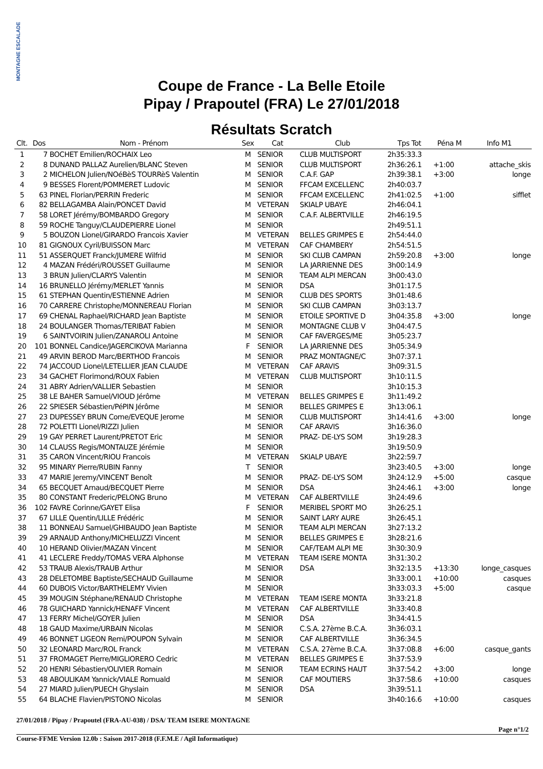MONTAGNE ESCALADE
Coupe de France - La Belle Etoile
Pipay / Prapoutel (FRA) Le 27/01/2018
Résultats Scratch
| Clt. | Dos | Nom - Prénom | Sex | Cat | Club | Tps Tot | Péna M | Info M1 |
| --- | --- | --- | --- | --- | --- | --- | --- | --- |
| 1 | 7 | BOCHET Emilien/ROCHAIX Leo | M | SENIOR | CLUB MULTISPORT | 2h35:33.3 | | |
| 2 | 8 | DUNAND PALLAZ Aurelien/BLANC Steven | M | SENIOR | CLUB MULTISPORT | 2h36:26.1 | +1:00 | attache_skis |
| 3 | 2 | MICHELON Julien/NOéBèS TOURRèS Valentin | M | SENIOR | C.A.F. GAP | 2h39:38.1 | +3:00 | longe |
| 4 | 9 | BESSES Florent/POMMERET Ludovic | M | SENIOR | FFCAM EXCELLENC | 2h40:03.7 | | |
| 5 | 63 | PINEL Florian/PERRIN Frederic | M | SENIOR | FFCAM EXCELLENC | 2h41:02.5 | +1:00 | sifflet |
| 6 | 82 | BELLAGAMBA Alain/PONCET David | M | VETERAN | SKIALP UBAYE | 2h46:04.1 | | |
| 7 | 58 | LORET Jérémy/BOMBARDO Gregory | M | SENIOR | C.A.F. ALBERTVILLE | 2h46:19.5 | | |
| 8 | 59 | ROCHE Tanguy/CLAUDEPIERRE Lionel | M | SENIOR | | 2h49:51.1 | | |
| 9 | 5 | BOUZON Lionel/GIRARDO Francois Xavier | M | VETERAN | BELLES GRIMPES E | 2h54:44.0 | | |
| 10 | 81 | GIGNOUX Cyril/BUISSON Marc | M | VETERAN | CAF CHAMBERY | 2h54:51.5 | | |
| 11 | 51 | ASSERQUET Franck/JUMERE Wilfrid | M | SENIOR | SKI CLUB CAMPAN | 2h59:20.8 | +3:00 | longe |
| 12 | 4 | MAZAN Frédéri/ROUSSET Guillaume | M | SENIOR | LA JARRIENNE DES | 3h00:14.9 | | |
| 13 | 3 | BRUN Julien/CLARYS Valentin | M | SENIOR | TEAM ALPI MERCAN | 3h00:43.0 | | |
| 14 | 16 | BRUNELLO Jérémy/MERLET Yannis | M | SENIOR | DSA | 3h01:17.5 | | |
| 15 | 61 | STEPHAN Quentin/ESTIENNE Adrien | M | SENIOR | CLUB DES SPORTS | 3h01:48.6 | | |
| 16 | 70 | CARRERE Christophe/MONNEREAU Florian | M | SENIOR | SKI CLUB CAMPAN | 3h03:13.7 | | |
| 17 | 69 | CHENAL Raphael/RICHARD Jean Baptiste | M | SENIOR | ETOILE SPORTIVE D | 3h04:35.8 | +3:00 | longe |
| 18 | 24 | BOULANGER Thomas/TERIBAT Fabien | M | SENIOR | MONTAGNE CLUB V | 3h04:47.5 | | |
| 19 | 6 | SAINTVOIRIN Julien/ZANAROLI Antoine | M | SENIOR | CAF FAVERGES/ME | 3h05:23.7 | | |
| 20 | 101 | BONNEL Candice/JAGERCIKOVA Marianna | F | SENIOR | LA JARRIENNE DES | 3h05:34.9 | | |
| 21 | 49 | ARVIN BEROD Marc/BERTHOD Francois | M | SENIOR | PRAZ MONTAGNE/C | 3h07:37.1 | | |
| 22 | 74 | JACCOUD Lionel/LETELLIER JEAN CLAUDE | M | VETERAN | CAF ARAVIS | 3h09:31.5 | | |
| 23 | 34 | GACHET Florimond/ROUX Fabien | M | VETERAN | CLUB MULTISPORT | 3h10:11.5 | | |
| 24 | 31 | ABRY Adrien/VALLIER Sebastien | M | SENIOR | | 3h10:15.3 | | |
| 25 | 38 | LE BAHER Samuel/VIOUD Jérôme | M | VETERAN | BELLES GRIMPES E | 3h11:49.2 | | |
| 26 | 22 | SPIESER Sébastien/PéPIN Jérôme | M | SENIOR | BELLES GRIMPES E | 3h13:06.1 | | |
| 27 | 23 | DUPESSEY BRUN Come/EVEQUE Jerome | M | SENIOR | CLUB MULTISPORT | 3h14:41.6 | +3:00 | longe |
| 28 | 72 | POLETTI Lionel/RIZZI Julien | M | SENIOR | CAF ARAVIS | 3h16:36.0 | | |
| 29 | 19 | GAY PERRET Laurent/PRETOT Eric | M | SENIOR | PRAZ- DE-LYS SOM | 3h19:28.3 | | |
| 30 | 14 | CLAUSS Regis/MONTAUZE Jérémie | M | SENIOR | | 3h19:50.9 | | |
| 31 | 35 | CARON Vincent/RIOU Francois | M | VETERAN | SKIALP UBAYE | 3h22:59.7 | | |
| 32 | 95 | MINARY Pierre/RUBIN Fanny | T | SENIOR | | 3h23:40.5 | +3:00 | longe |
| 33 | 47 | MARIE Jeremy/VINCENT Benoît | M | SENIOR | PRAZ- DE-LYS SOM | 3h24:12.9 | +5:00 | casque |
| 34 | 65 | BECQUET Arnaud/BECQUET Pierre | M | SENIOR | DSA | 3h24:46.1 | +3:00 | longe |
| 35 | 80 | CONSTANT Frederic/PELONG Bruno | M | VETERAN | CAF ALBERTVILLE | 3h24:49.6 | | |
| 36 | 102 | FAVRE Corinne/GAYET Elisa | F | SENIOR | MERIBEL SPORT MO | 3h26:25.1 | | |
| 37 | 67 | LILLE Quentin/LILLE Frédéric | M | SENIOR | SAINT LARY AURE | 3h26:45.1 | | |
| 38 | 11 | BONNEAU Samuel/GHIBAUDO Jean Baptiste | M | SENIOR | TEAM ALPI MERCAN | 3h27:13.2 | | |
| 39 | 29 | ARNAUD Anthony/MICHELUZZI Vincent | M | SENIOR | BELLES GRIMPES E | 3h28:21.6 | | |
| 40 | 10 | HERAND Olivier/MAZAN Vincent | M | SENIOR | CAF/TEAM ALPI ME | 3h30:30.9 | | |
| 41 | 41 | LECLERE Freddy/TOMAS VERA Alphonse | M | VETERAN | TEAM ISERE MONTA | 3h31:30.2 | | |
| 42 | 53 | TRAUB Alexis/TRAUB Arthur | M | SENIOR | DSA | 3h32:13.5 | +13:30 | longe_casques |
| 43 | 28 | DELETOMBE Baptiste/SECHAUD Guillaume | M | SENIOR | | 3h33:00.1 | +10:00 | casques |
| 44 | 60 | DUBOIS Victor/BARTHELEMY Vivien | M | SENIOR | | 3h33:03.3 | +5:00 | casque |
| 45 | 39 | MOUGIN Stéphane/RENAUD Christophe | M | VETERAN | TEAM ISERE MONTA | 3h33:21.8 | | |
| 46 | 78 | GUICHARD Yannick/HENAFF Vincent | M | VETERAN | CAF ALBERTVILLE | 3h33:40.8 | | |
| 47 | 13 | FERRY Michel/GOYER Julien | M | SENIOR | DSA | 3h34:41.5 | | |
| 48 | 18 | GAUD Maxime/URBAIN Nicolas | M | SENIOR | C.S.A. 27ème B.C.A. | 3h36:03.1 | | |
| 49 | 46 | BONNET LIGEON Remi/POUPON Sylvain | M | SENIOR | CAF ALBERTVILLE | 3h36:34.5 | | |
| 50 | 32 | LEONARD Marc/ROL Franck | M | VETERAN | C.S.A. 27ème B.C.A. | 3h37:08.8 | +6:00 | casque_gants |
| 51 | 37 | FROMAGET Pierre/MIGLIORERO Cedric | M | VETERAN | BELLES GRIMPES E | 3h37:53.9 | | |
| 52 | 20 | HENRI Sébastien/OLIVIER Romain | M | SENIOR | TEAM ECRINS HAUT | 3h37:54.2 | +3:00 | longe |
| 53 | 48 | ABOULIKAM Yannick/VIALE Romuald | M | SENIOR | CAF MOUTIERS | 3h37:58.6 | +10:00 | casques |
| 54 | 27 | MIARD Julien/PUECH Ghyslain | M | SENIOR | DSA | 3h39:51.1 | | |
| 55 | 64 | BLACHE Flavien/PISTONO Nicolas | M | SENIOR | | 3h40:16.6 | +10:00 | casques |
27/01/2018 / Pipay / Prapoutel (FRA-AU-038) / DSA/ TEAM ISERE MONTAGNE
Page n°1/2
Course-FFME Version 12.0b : Saison 2017-2018 (F.F.M.E / Agil Informatique)